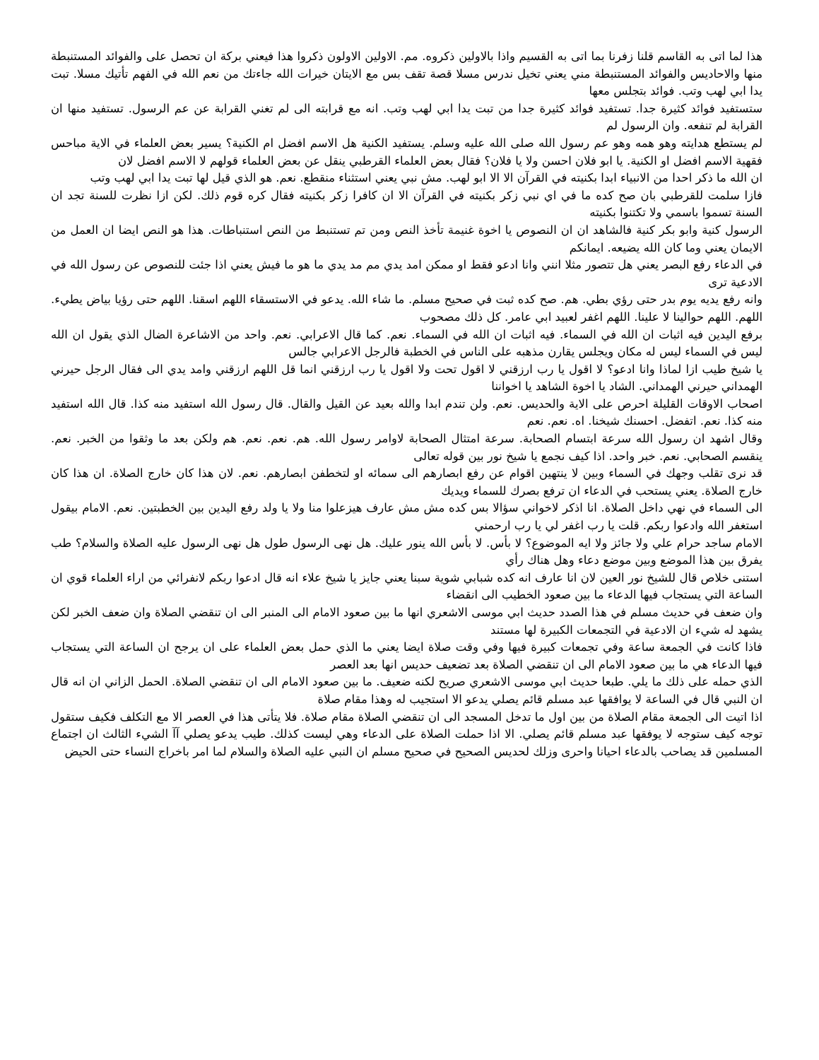هذا لما اتى به القاسم قلنا زفرنا بما اتى به القسيم واذا بالاولين ذكروه. مم. الاولين الاولون ذكروا هذا فيعني بركة ان تحصل على والفوائد المستنبطة منها والاحاديس والفوائد المستنبطة مني يعني تخيل ندرس مسلا قصة تقف بس مع الايتان خيرات الله جاءتك من نعم الله في الفهم تأتيك مسلا. تبت يدا ابي لهب وتب. فوائد بتجلس معها
ستستفيد فوائد كثيرة جدا. تستفيد فوائد كثيرة جدا من تبت يدا ابي لهب وتب. انه مع قرابته الى لم تغني القرابة عن عم الرسول. تستفيد منها ان القرابة لم تنفعه. وان الرسول لم
لم يستطع هدايته وهو همه وهو عم رسول الله صلى الله عليه وسلم. يستفيد الكنية هل الاسم افضل ام الكنية؟ يسير بعض العلماء في الاية مباحس فقهية الاسم افضل او الكنية. يا ابو فلان احسن ولا يا فلان؟ فقال بعض العلماء القرطبي ينقل عن بعض العلماء قولهم لا الاسم افضل لان
ان الله ما ذكر احدا من الانبياء ابدا بكنيته في القرآن الا الا ابو لهب. مش نبي يعني استثناء منقطع. نعم. هو الذي قيل لها تبت يدا ابي لهب وتب
فازا سلمت للقرطبي بان صح كده ما في اي نبي زكر بكنيته في القرآن الا ان كافرا زكر بكنيته فقال كره قوم ذلك. لكن ازا نظرت للسنة تجد ان السنة تسموا باسمي ولا تكتنوا بكنيته
الرسول كنية وابو بكر كنية فالشاهد ان ان النصوص يا اخوة غنيمة تأخذ النص ومن تم تستنبط من النص استنباطات. هذا هو النص ايضا ان العمل من الايمان يعني وما كان الله يضيعه. ايمانكم
في الدعاء رفع البصر يعني هل تتصور مثلا انني وانا ادعو فقط او ممكن امد يدي مم مد يدي ما هو ما فيش يعني اذا جئت للنصوص عن رسول الله في الادعية ترى
وانه رفع يديه يوم بدر حتى رؤي بطي. هم. صح كده ثبت في صحيح مسلم. ما شاء الله. يدعو في الاستسقاء اللهم اسقنا. اللهم حتى رؤيا بياض يطيء. اللهم. اللهم حوالينا لا علينا. اللهم اغفر لعبيد ابي عامر. كل ذلك مصحوب
برفع اليدين فيه اثبات ان الله في السماء. فيه اثبات ان الله في السماء. نعم. كما قال الاعرابي. نعم. واحد من الاشاعرة الضال الذي يقول ان الله ليس في السماء ليس له مكان ويجلس يقارن مذهبه على الناس في الخطبة فالرجل الاعرابي جالس
يا شيخ طيب ازا لماذا وانا ادعو؟ لا اقول يا رب ارزقني لا اقول تحت ولا اقول يا رب ارزقني انما قل اللهم ارزقني وامد يدي الى فقال الرجل حيرني الهمداني حيرني الهمداني. الشاد يا اخوة الشاهد يا اخواننا
اصحاب الاوقات القليلة احرص على الاية والحديس. نعم. ولن تندم ابدا والله بعيد عن القيل والقال. قال رسول الله استفيد منه كذا. قال الله استفيد منه كذا. نعم. اتفضل. احسنك شيخنا. اه. نعم. نعم
وقال اشهد ان رسول الله سرعة ابتسام الصحابة. سرعة امتثال الصحابة لاوامر رسول الله. هم. نعم. نعم. هم ولكن بعد ما وثقوا من الخبر. نعم. ينقسم الصحابي. نعم. خبر واحد. اذا كيف نجمع يا شيخ نور بين قوله تعالى
قد نرى تقلب وجهك في السماء وبين لا ينتهين اقوام عن رفع ابصارهم الى سمائه او لتخطفن ابصارهم. نعم. لان هذا كان خارج الصلاة. ان هذا كان خارج الصلاة. يعني يستحب في الدعاء ان ترفع بصرك للسماء ويديك
الى السماء في نهي داخل الصلاة. انا اذكر لاخواني سؤالا بس كده مش مش عارف هيزعلوا منا ولا يا ولد رفع اليدين بين الخطبتين. نعم. الامام بيقول استغفر الله وادعوا ربكم. قلت يا رب اغفر لي يا رب ارحمني
الامام ساجد حرام علي ولا جائز ولا ايه الموضوع؟ لا بأس. لا بأس الله ينور عليك. هل نهى الرسول طول هل نهى الرسول عليه الصلاة والسلام؟ طب يفرق بين هذا الموضع وبين موضع دعاء وهل هناك رأي
استنى خلاص قال للشيخ نور العين لان انا عارف انه كده شبابي شوية سبنا يعني جايز يا شيخ علاء انه قال ادعوا ربكم لانفرائي من اراء العلماء قوي ان الساعة التي يستجاب فيها الدعاء ما بين صعود الخطيب الى انقضاء
وان ضعف في حديث مسلم في هذا الصدد حديث ابي موسى الاشعري انها ما بين صعود الامام الى المنبر الى ان تنقضي الصلاة وان ضعف الخبر لكن يشهد له شيء ان الادعية في التجمعات الكبيرة لها مستند
فاذا كانت في الجمعة ساعة وفي تجمعات كبيرة فيها وفي وقت صلاة ايضا يعني ما الذي حمل بعض العلماء على ان يرجح ان الساعة التي يستجاب فيها الدعاء هي ما بين صعود الامام الى ان تنقضي الصلاة بعد تضعيف حديس انها بعد العصر
الذي حمله على ذلك ما يلي. طبعا حديث ابي موسى الاشعري صريح لكنه ضعيف. ما بين صعود الامام الى ان تنقضي الصلاة. الحمل الزاني ان انه قال ان النبي قال في الساعة لا يوافقها عبد مسلم قائم يصلي يدعو الا استجيب له وهذا مقام صلاة
اذا اتيت الى الجمعة مقام الصلاة من بين اول ما تدخل المسجد الى ان تنقضي الصلاة مقام صلاة. فلا يتأتى هذا في العصر الا مع التكلف فكيف ستقول توجه كيف ستوجه لا يوفقها عبد مسلم قائم يصلي. الا اذا حملت الصلاة على الدعاء وهي ليست كذلك. طيب يدعو يصلي آآ الشيء الثالث ان اجتماع المسلمين قد يصاحب بالدعاء احيانا واحرى وزلك لحديس الصحيح في صحيح مسلم ان النبي عليه الصلاة والسلام لما امر باخراج النساء حتى الحيض